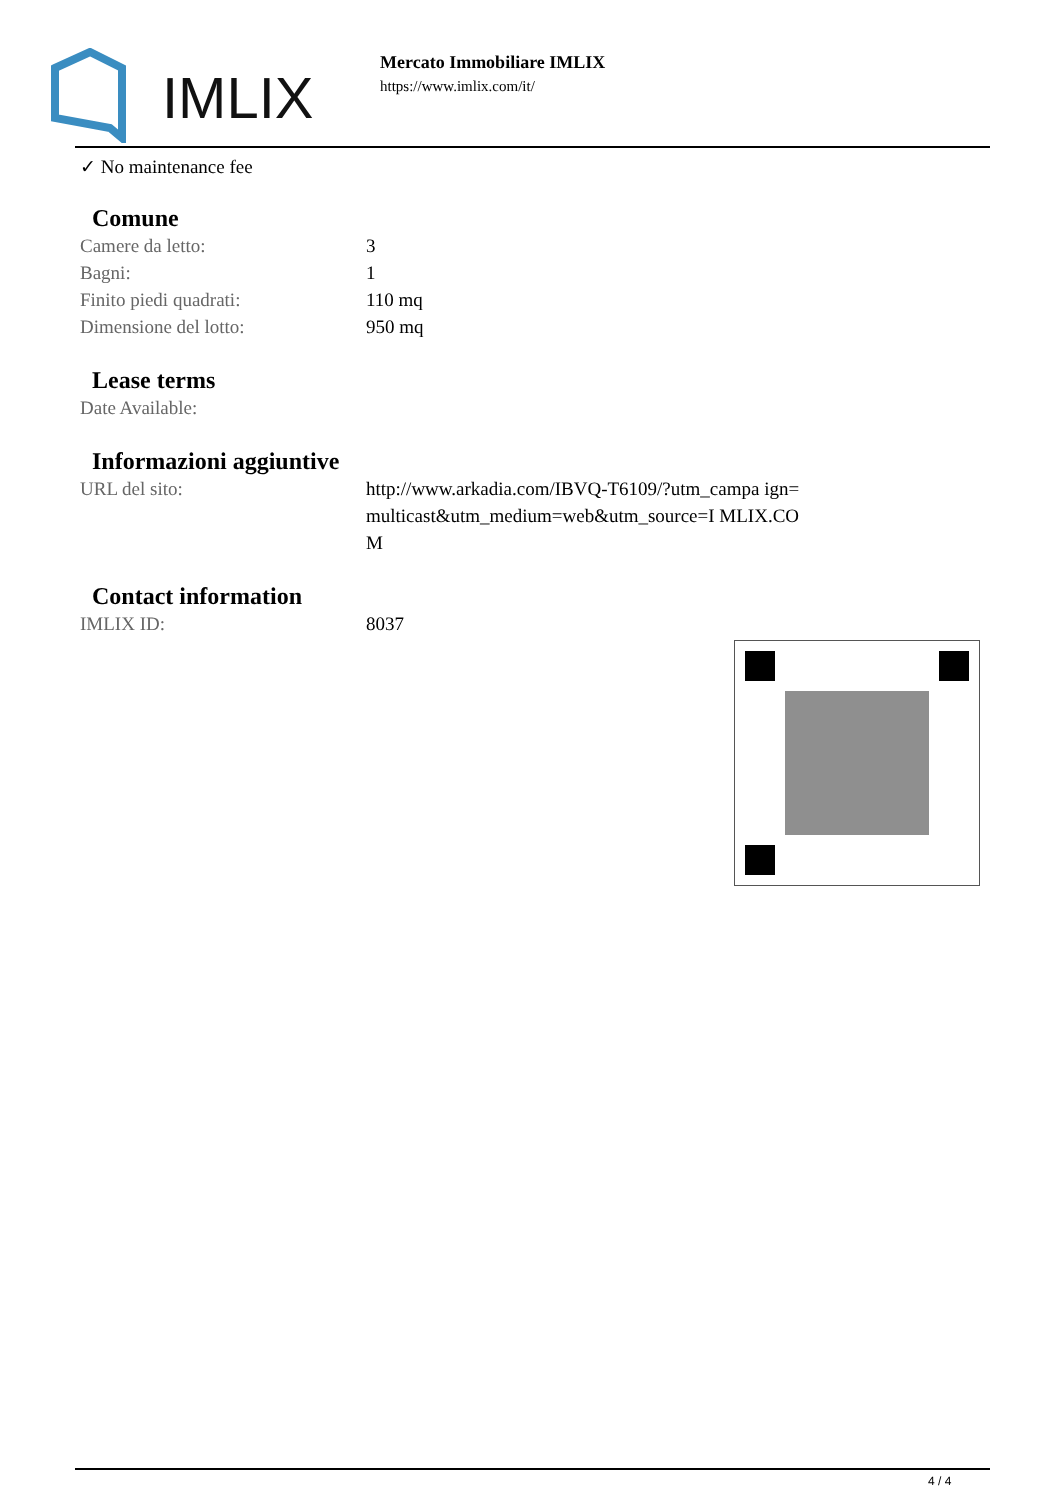IMLIX
Mercato Immobiliare IMLIX
https://www.imlix.com/it/
✓ No maintenance fee
Comune
| Camere da letto: | 3 |
| Bagni: | 1 |
| Finito piedi quadrati: | 110 mq |
| Dimensione del lotto: | 950 mq |
Lease terms
| Date Available: | |
Informazioni aggiuntive
| URL del sito: | http://www.arkadia.com/IBVQ-T6109/?utm_campa ign=multicast&utm_medium=web&utm_source=I MLIX.COM |
Contact information
| IMLIX ID: | 8037 |
4 / 4